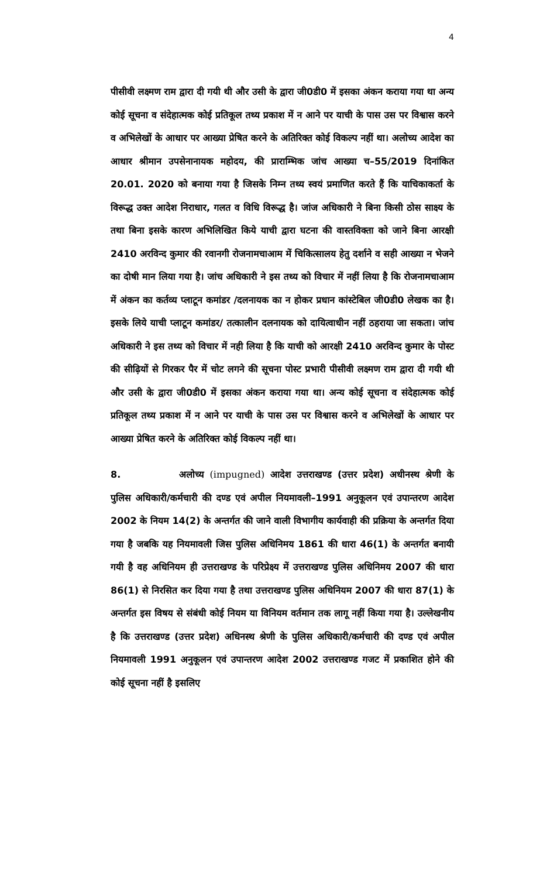4
पीसीवी लक्ष्मण राम द्वारा दी गयी थी और उसी के द्वारा जी0डी0 में इसका अंकन कराया गया था अन्य कोई सूचना व संदेहात्मक कोई प्रतिकूल तथ्य प्रकाश में न आने पर याची के पास उस पर विश्वास करने व अभिलेखों के आधार पर आख्या प्रेषित करने के अतिरिक्त कोई विकल्प नहीं था। अलोच्य आदेश का आधार श्रीमान उपसेनानायक महोदय, की प्राराम्भिक जांच आख्या च–55/2019 दिनांकित 20.01. 2020 को बनाया गया है जिसके निम्न तथ्य स्वयं प्रमाणित करते हैं कि याचिकाकर्ता के विरूद्ध उक्त आदेश निराधार, गलत व विधि विरूद्ध है। जांज अधिकारी ने बिना किसी ठोस साक्ष्य के तथा बिना इसके कारण अभिलिखित किये याची द्वारा घटना की वास्तविक्ता को जाने बिना आरक्षी 2410 अरविन्द कुमार की रवानगी रोजनामचाआम में चिकित्सालय हेतु दर्शाने व सही आख्या न भेजने का दोषी मान लिया गया है। जांच अधिकारी ने इस तथ्य को विचार में नहीं लिया है कि रोजनामचाआम में अंकन का कर्तव्य प्लाटून कमांडर /दलनायक का न होकर प्रधान कांस्टेबिल जी0डी0 लेखक का है। इसके लिये याची प्लाटून कमांडर/ तत्कालीन दलनायक को दायित्वाधीन नहीं ठहराया जा सकता। जांच अधिकारी ने इस तथ्य को विचार में नही लिया है कि याची को आरक्षी 2410 अरविन्द कुमार के पोस्ट की सीढ़ियों से गिरकर पैर में चोट लगने की सूचना पोस्ट प्रभारी पीसीवी लक्ष्मण राम द्वारा दी गयी थी और उसी के द्वारा जी0डी0 में इसका अंकन कराया गया था। अन्य कोई सूचना व संदेहात्मक कोई प्रतिकूल तथ्य प्रकाश में न आने पर याची के पास उस पर विश्वास करने व अभिलेखों के आधार पर आख्या प्रेषित करने के अतिरिक्त कोई विकल्प नहीं था।
8. अलोच्य (impugned) आदेश उत्तराखण्ड (उत्तर प्रदेश) अधीनस्थ श्रेणी के पुलिस अधिकारी/कर्मचारी की दण्ड एवं अपील नियमावली–1991 अनुकूलन एवं उपान्तरण आदेश 2002 के नियम 14(2) के अन्तर्गत की जाने वाली विभागीय कार्यवाही की प्रक्रिया के अन्तर्गत दिया गया है जबकि यह नियमावली जिस पुलिस अधिनिमय 1861 की धारा 46(1) के अन्तर्गत बनायी गयी है वह अधिनियम ही उत्तराखण्ड के परिप्रेक्ष्य में उत्तराखण्ड पुलिस अधिनिमय 2007 की धारा 86(1) से निरसित कर दिया गया है तथा उत्तराखण्ड पुलिस अधिनियम 2007 की धारा 87(1) के अन्तर्गत इस विषय से संबंधी कोई नियम या विनियम वर्तमान तक लागू नहीं किया गया है। उल्लेखनीय है कि उत्तराखण्ड (उत्तर प्रदेश) अधिनस्थ श्रेणी के पुलिस अधिकारी/कर्मचारी की दण्ड एवं अपील नियमावली 1991 अनुकूलन एवं उपान्तरण आदेश 2002 उत्तराखण्ड गजट में प्रकाशित होने की कोई सूचना नहीं है इसलिए